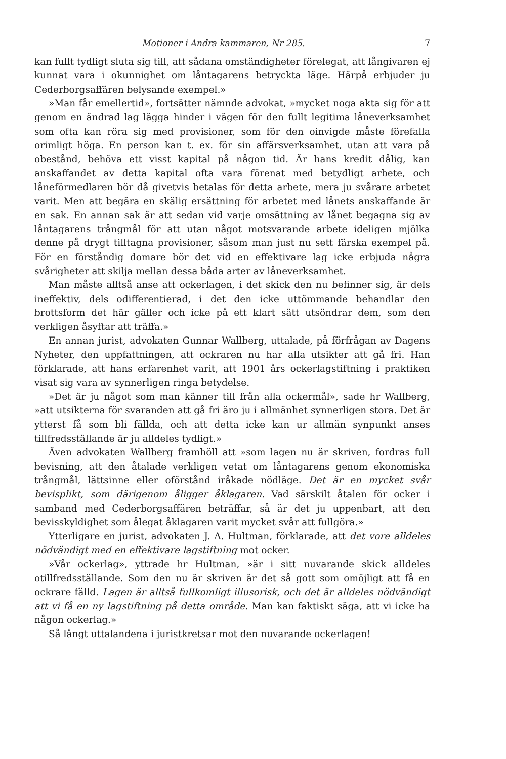Motioner i Andra kammaren, Nr 285. 7
kan fullt tydligt sluta sig till, att sådana omständigheter förelegat, att långivaren ej kunnat vara i okunnighet om låntagarens betryckta läge. Härpå erbjuder ju Cederborgsaffären belysande exempel.»
»Man får emellertid», fortsätter nämnde advokat, »mycket noga akta sig för att genom en ändrad lag lägga hinder i vägen för den fullt legitima låneverksamhet som ofta kan röra sig med provisioner, som för den oinvigde måste förefalla orimligt höga. En person kan t. ex. för sin affärsverksamhet, utan att vara på obestånd, behöva ett visst kapital på någon tid. Är hans kredit dålig, kan anskaffandet av detta kapital ofta vara förenat med betydligt arbete, och låneförmedlaren bör då givetvis betalas för detta arbete, mera ju svårare arbetet varit. Men att begära en skälig ersättning för arbetet med lånets anskaffande är en sak. En annan sak är att sedan vid varje omsättning av lånet begagna sig av låntagarens trångmål för att utan något motsvarande arbete ideligen mjölka denne på drygt tilltagna provisioner, såsom man just nu sett färska exempel på. För en förståndig domare bör det vid en effektivare lag icke erbjuda några svårigheter att skilja mellan dessa båda arter av låneverksamhet.
Man måste alltså anse att ockerlagen, i det skick den nu befinner sig, är dels ineffektiv, dels odifferentierad, i det den icke uttömmande behandlar den brottsform det här gäller och icke på ett klart sätt utsöndrar dem, som den verkligen åsyftar att träffa.»
En annan jurist, advokaten Gunnar Wallberg, uttalade, på förfrågan av Dagens Nyheter, den uppfattningen, att ockraren nu har alla utsikter att gå fri. Han förklarade, att hans erfarenhet varit, att 1901 års ockerlagstiftning i praktiken visat sig vara av synnerligen ringa betydelse.
»Det är ju något som man känner till från alla ockermål», sade hr Wallberg, »att utsikterna för svaranden att gå fri äro ju i allmänhet synnerligen stora. Det är ytterst få som bli fällda, och att detta icke kan ur allmän synpunkt anses tillfredsställande är ju alldeles tydligt.»
Även advokaten Wallberg framhöll att »som lagen nu är skriven, fordras full bevisning, att den åtalade verkligen vetat om låntagarens genom ekonomiska trångmål, lättsinne eller oförstånd iråkade nödläge. Det är en mycket svår bevisplikt, som därigenom åligger åklagaren. Vad särskilt åtalen för ocker i samband med Cederborgsaffären beträffar, så är det ju uppenbart, att den bevisskyldighet som ålegat åklagaren varit mycket svår att fullgöra.»
Ytterligare en jurist, advokaten J. A. Hultman, förklarade, att det vore alldeles nödvändigt med en effektivare lagstiftning mot ocker.
»Vår ockerlag», yttrade hr Hultman, »är i sitt nuvarande skick alldeles otillfredsställande. Som den nu är skriven är det så gott som omöjligt att få en ockrare fälld. Lagen är alltså fullkomligt illusorisk, och det är alldeles nödvändigt att vi få en ny lagstiftning på detta område. Man kan faktiskt säga, att vi icke ha någon ockerlag.»
Så långt uttalandena i juristkretsar mot den nuvarande ockerlagen!